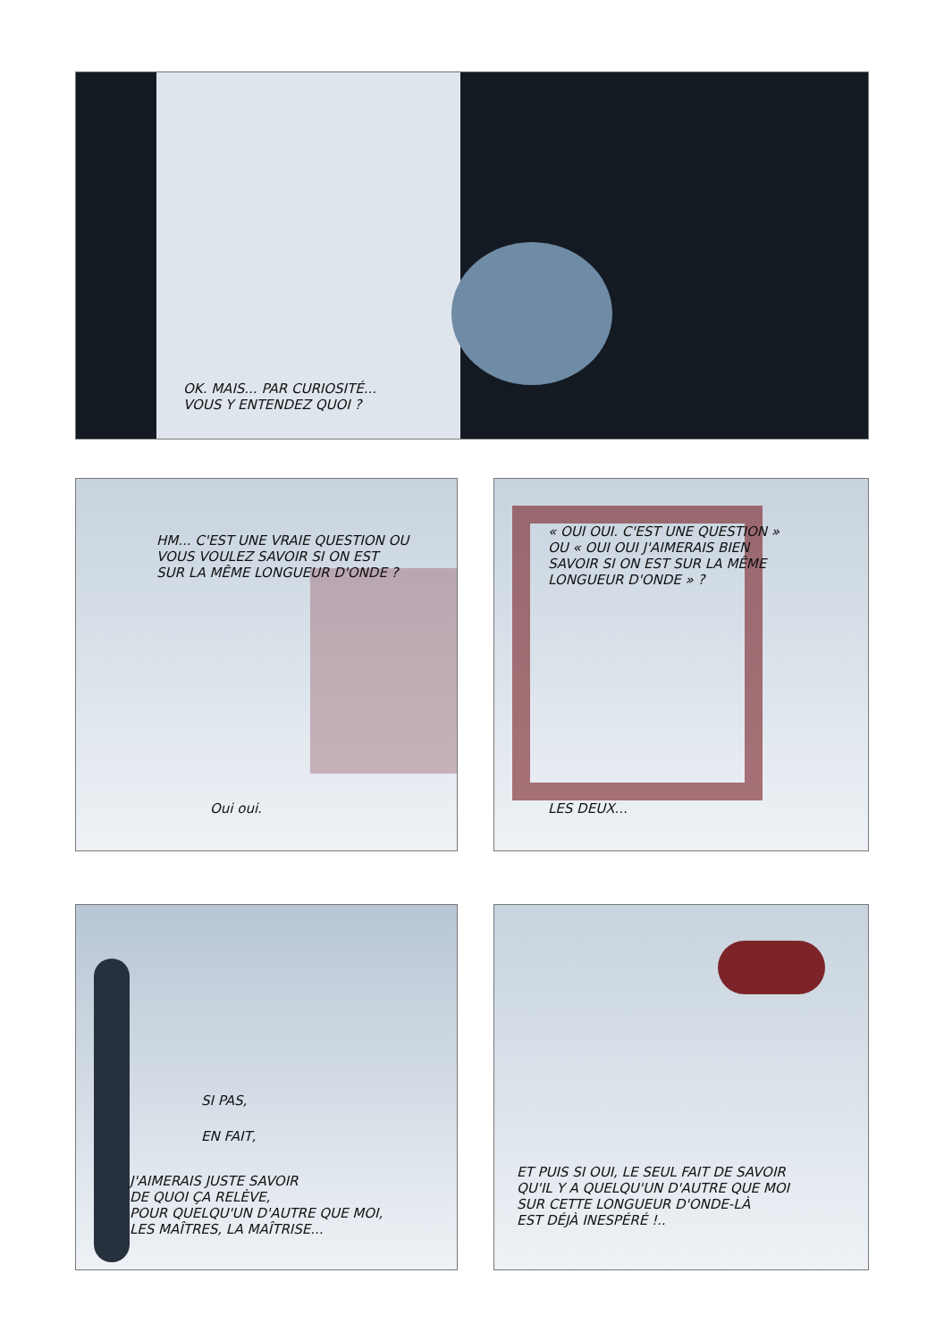OK. MAIS... PAR CURIOSITÉ...
VOUS Y ENTENDEZ QUOI ?
HM... C'EST UNE VRAIE QUESTION OU
VOUS VOULEZ SAVOIR SI ON EST
SUR LA MÊME LONGUEUR D'ONDE ?
Oui oui.
« OUI OUI. C'EST UNE QUESTION »
OU « OUI OUI J'AIMERAIS BIEN
SAVOIR SI ON EST SUR LA MÊME
LONGUEUR D'ONDE » ?
LES DEUX...
SI PAS,
EN FAIT,
J'AIMERAIS JUSTE SAVOIR
DE QUOI ÇA RELÈVE,
POUR QUELQU'UN D'AUTRE QUE MOI,
LES MAÎTRES, LA MAÎTRISE...
ET PUIS SI OUI, LE SEUL FAIT DE SAVOIR
QU'IL Y A QUELQU'UN D'AUTRE QUE MOI
SUR CETTE LONGUEUR D'ONDE-LÀ
EST DÉJÀ INESPÉRÉ !..